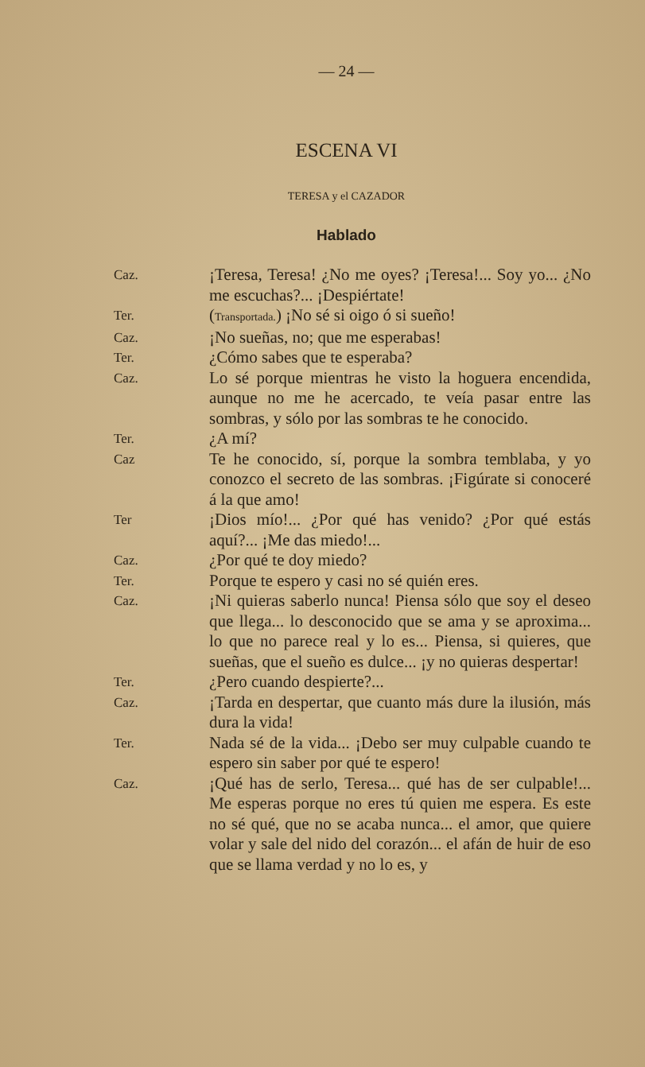— 24 —
ESCENA VI
TERESA y el CAZADOR
Hablado
Caz.
¡Teresa, Teresa! ¿No me oyes? ¡Teresa!... Soy yo... ¿No me escuchas?... ¡Despiértate!
Ter.
(Transportada.) ¡No sé si oigo ó si sueño!
Caz.
¡No sueñas, no; que me esperabas!
Ter.
¿Cómo sabes que te esperaba?
Caz.
Lo sé porque mientras he visto la hoguera encendida, aunque no me he acercado, te veía pasar entre las sombras, y sólo por las sombras te he conocido.
Ter.
¿A mí?
Caz
Te he conocido, sí, porque la sombra temblaba, y yo conozco el secreto de las sombras. ¡Figúrate si conoceré á la que amo!
Ter
¡Dios mío!... ¿Por qué has venido? ¿Por qué estás aquí?... ¡Me das miedo!...
Caz.
¿Por qué te doy miedo?
Ter.
Porque te espero y casi no sé quién eres.
Caz.
¡Ni quieras saberlo nunca! Piensa sólo que soy el deseo que llega... lo desconocido que se ama y se aproxima... lo que no parece real y lo es... Piensa, si quieres, que sueñas, que el sueño es dulce... ¡y no quieras despertar!
Ter.
¿Pero cuando despierte?...
Caz.
¡Tarda en despertar, que cuanto más dure la ilusión, más dura la vida!
Ter.
Nada sé de la vida... ¡Debo ser muy culpable cuando te espero sin saber por qué te espero!
Caz.
¡Qué has de serlo, Teresa... qué has de ser culpable!... Me esperas porque no eres tú quien me espera. Es este no sé qué, que no se acaba nunca... el amor, que quiere volar y sale del nido del corazón... el afán de huir de eso que se llama verdad y no lo es, y